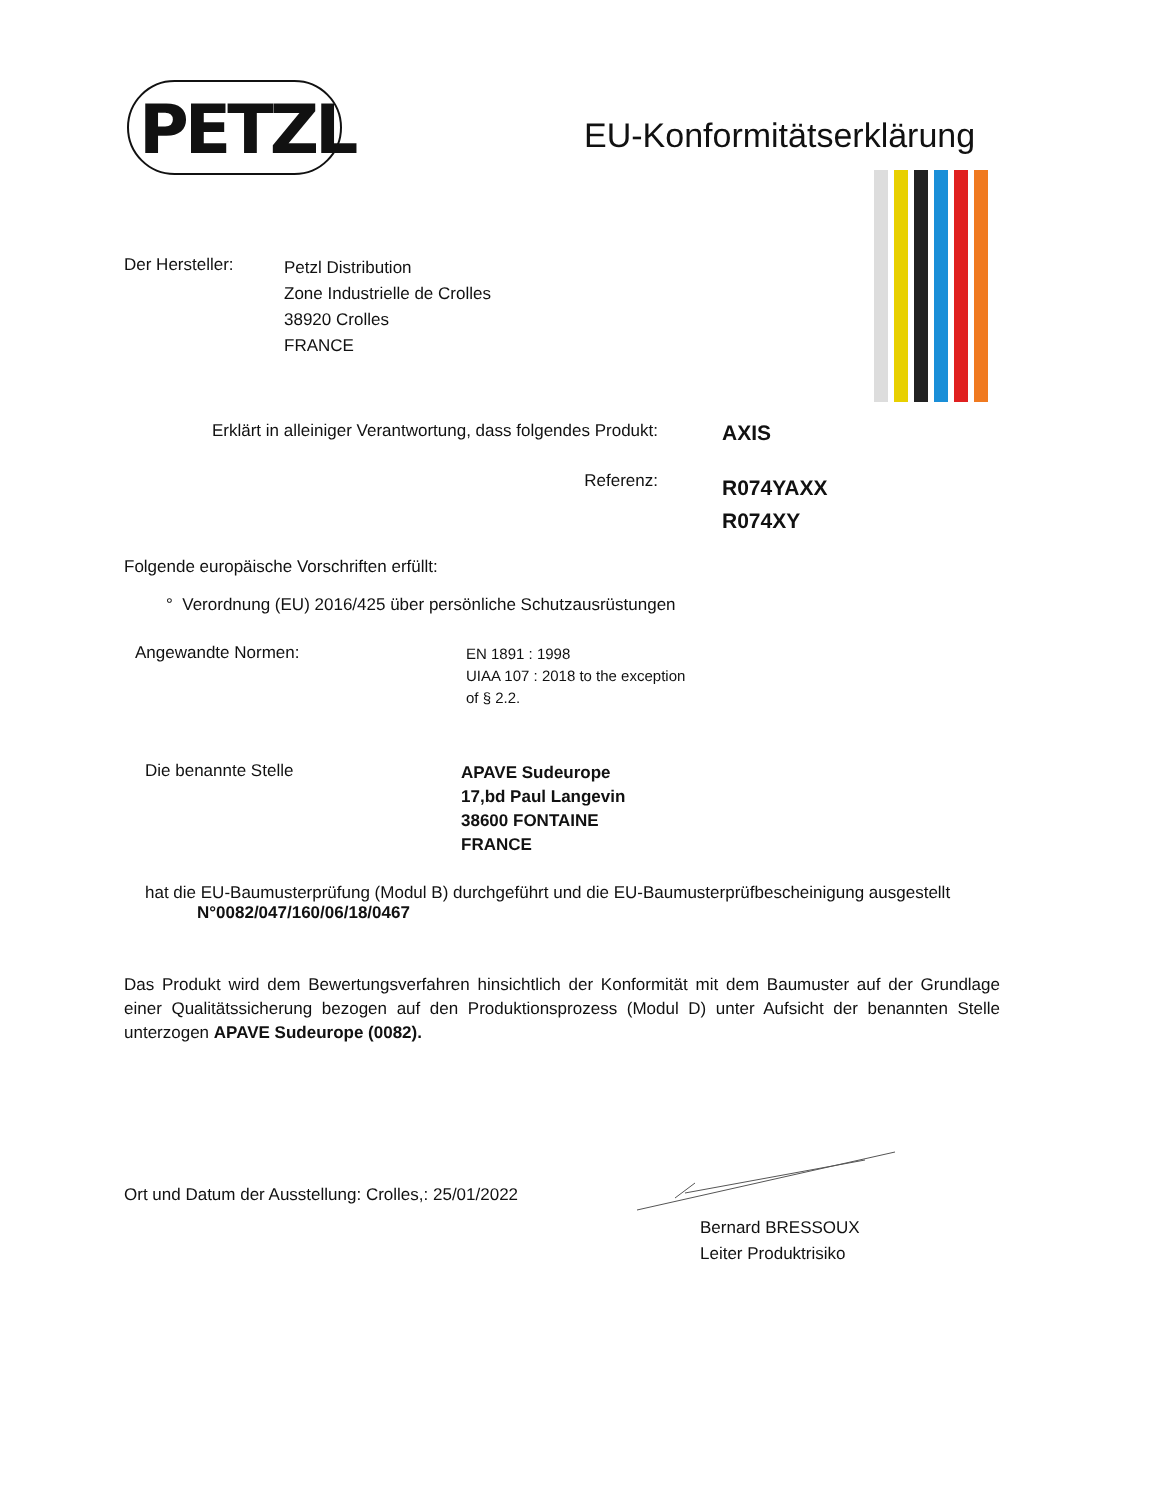PETZL EU-Konformitätserklärung
Der Hersteller:
Petzl Distribution
Zone Industrielle de Crolles
38920 Crolles
FRANCE
Erklärt in alleiniger Verantwortung, dass folgendes Produkt:
AXIS
Referenz:
R074YAXX
R074XY
Folgende europäische Vorschriften erfüllt:
° Verordnung (EU) 2016/425 über persönliche Schutzausrüstungen
Angewandte Normen:
EN 1891 : 1998
UIAA 107 : 2018 to the exception
of § 2.2.
Die benannte Stelle
APAVE Sudeurope
17,bd Paul Langevin
38600 FONTAINE
FRANCE
hat die EU-Baumusterprüfung (Modul B) durchgeführt und die EU-Baumusterprüfbescheinigung ausgestellt
N°0082/047/160/06/18/0467
Das Produkt wird dem Bewertungsverfahren hinsichtlich der Konformität mit dem Baumuster auf der Grundlage einer Qualitätssicherung bezogen auf den Produktionsprozess (Modul D) unter Aufsicht der benannten Stelle unterzogen APAVE Sudeurope (0082).
Ort und Datum der Ausstellung: Crolles,: 25/01/2022
Bernard BRESSOUX
Leiter Produktrisiko